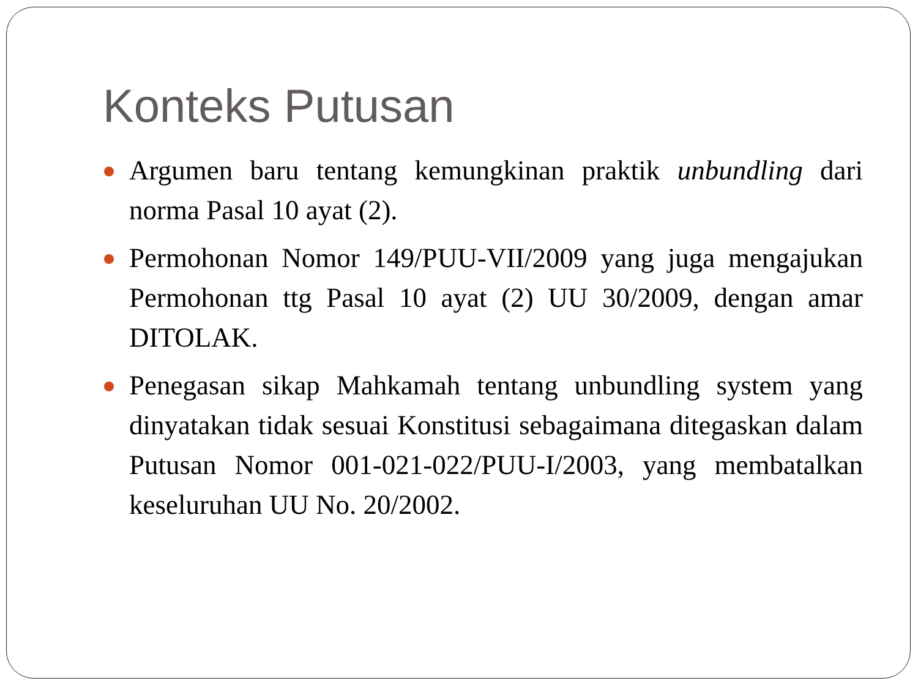Konteks Putusan
Argumen baru tentang kemungkinan praktik unbundling dari norma Pasal 10 ayat (2).
Permohonan Nomor 149/PUU-VII/2009 yang juga mengajukan Permohonan ttg Pasal 10 ayat (2) UU 30/2009, dengan amar DITOLAK.
Penegasan sikap Mahkamah tentang unbundling system yang dinyatakan tidak sesuai Konstitusi sebagaimana ditegaskan dalam Putusan Nomor 001-021-022/PUU-I/2003, yang membatalkan keseluruhan UU No. 20/2002.